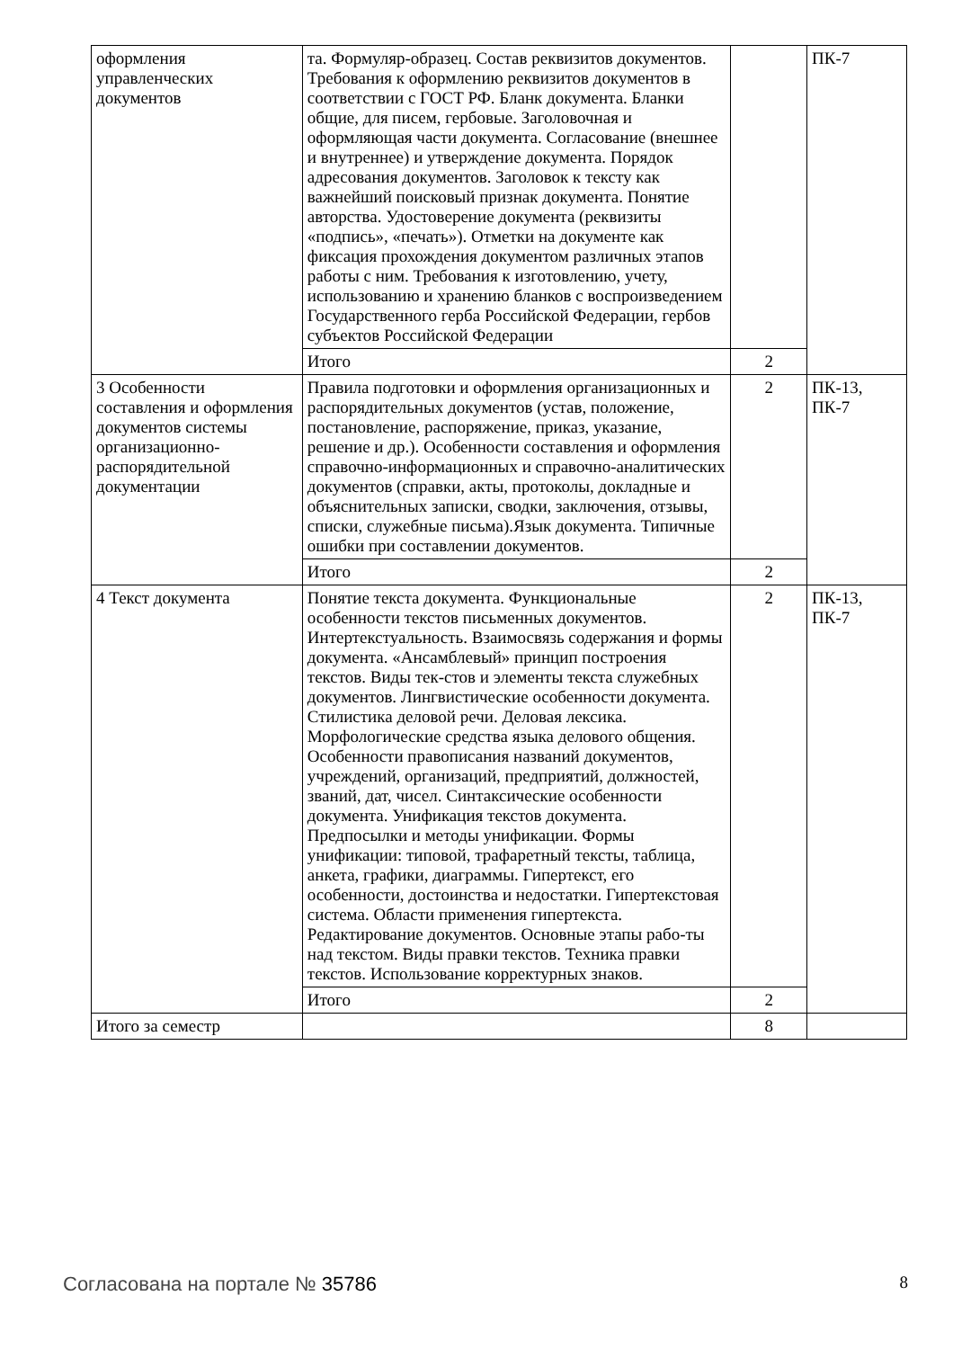| оформления управленческих документов | та. Формуляр-образец. Состав реквизитов документов. Требования к оформлению реквизитов документов в соответствии с ГОСТ РФ. Бланк документа. Бланки общие, для писем, гербовые. Заголовочная и оформляющая части документа. Согласование (внешнее и внутреннее) и утверждение документа. Порядок адресования документов. Заголовок к тексту как важнейший поисковый признак документа. Понятие авторства. Удостоверение документа (реквизиты «подпись», «печать»). Отметки на документе как фиксация прохождения документом различных этапов работы с ним. Требования к изготовлению, учету, использованию и хранению бланков с воспроизведением Государственного герба Российской Федерации, гербов субъектов Российской Федерации | | ПК-7 |
| | Итого | 2 | |
| 3 Особенности составления и оформления документов системы организационно-распорядительной документации | Правила подготовки и оформления организационных и распорядительных документов (устав, положение, постановление, распоряжение, приказ, указание, решение и др.). Особенности составления и оформления справочно-информационных и справочно-аналитических документов (справки, акты, протоколы, докладные и объяснительных записки, сводки, заключения, отзывы, списки, служебные письма).Язык документа. Типичные ошибки при составлении документов. | 2 | ПК-13, ПК-7 |
| | Итого | 2 | |
| 4 Текст документа | Понятие текста документа. Функциональные особенности текстов письменных документов. Интертекстуальность. Взаимосвязь содержания и формы документа. «Ансамблевый» принцип построения текстов. Виды тек-стов и элементы текста служебных документов. Лингвистические особенности документа. Стилистика деловой речи. Деловая лексика. Морфологические средства языка делового общения. Особенности правописания названий документов, учреждений, организаций, предприятий, должностей, званий, дат, чисел. Синтаксические особенности документа. Унификация текстов документа. Предпосылки и методы унификации. Формы унификации: типовой, трафаретный тексты, таблица, анкета, графики, диаграммы. Гипертекст, его особенности, достоинства и недостатки. Гипертекстовая система. Области применения гипертекста. Редактирование документов. Основные этапы рабо-ты над текстом. Виды правки текстов. Техника правки текстов. Использование корректурных знаков. | 2 | ПК-13, ПК-7 |
| | Итого | 2 | |
| Итого за семестр | | 8 | |
Согласована на портале № 35786 8